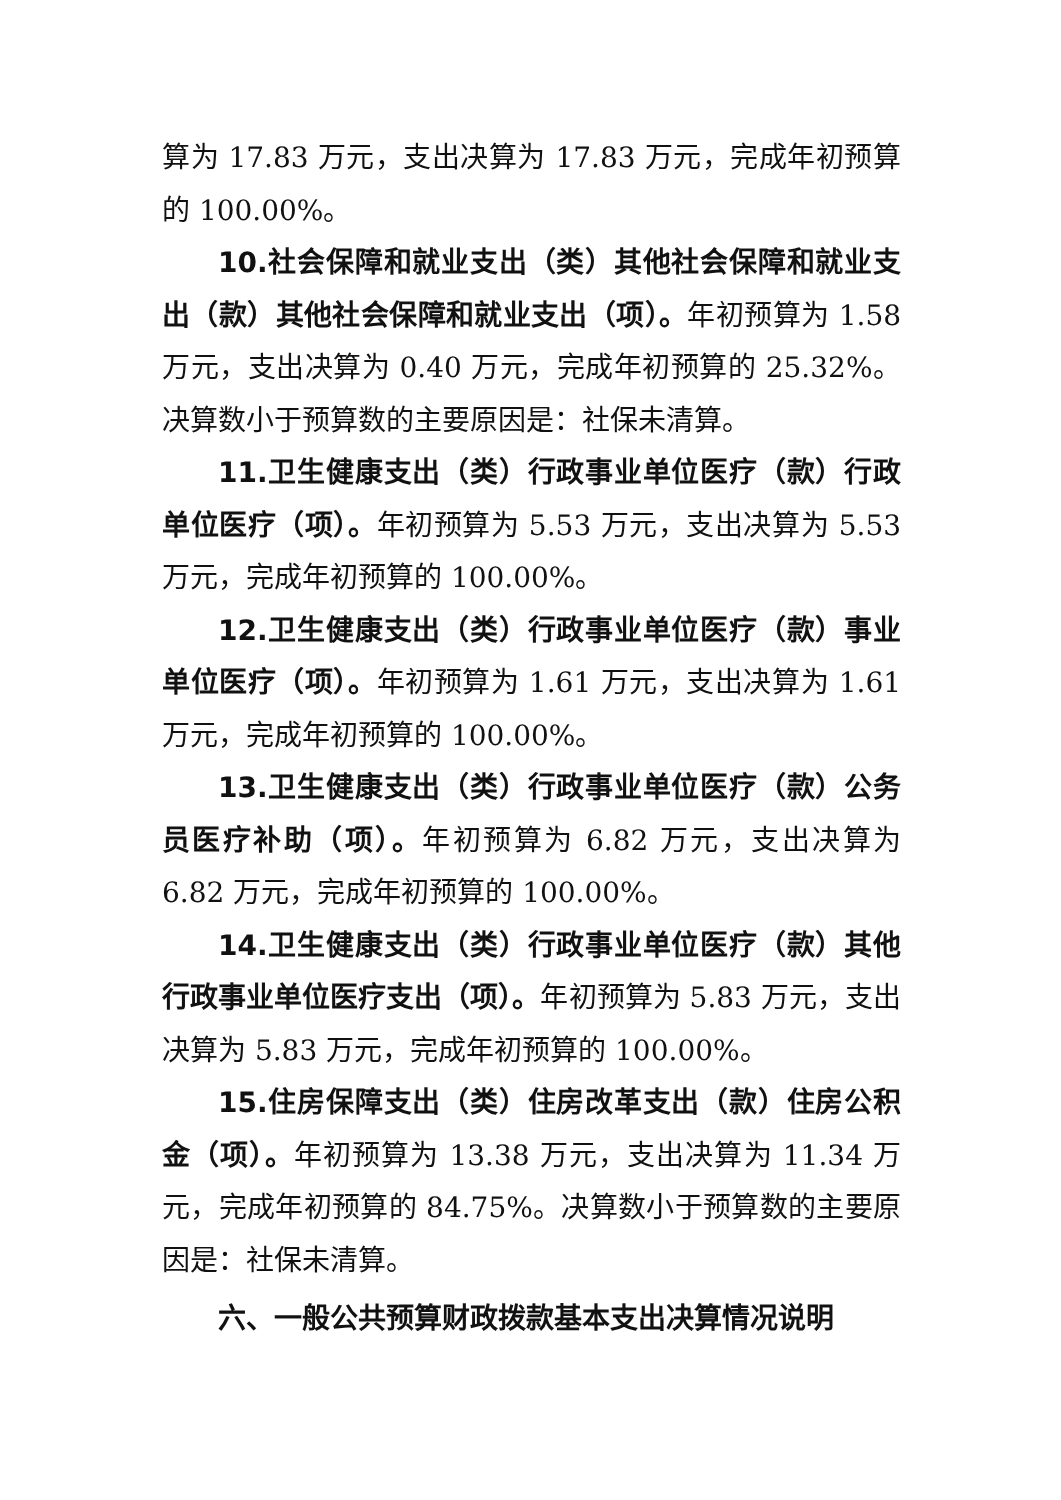算为 17.83 万元，支出决算为 17.83 万元，完成年初预算的 100.00%。
10.社会保障和就业支出（类）其他社会保障和就业支出（款）其他社会保障和就业支出（项）。年初预算为 1.58 万元，支出决算为 0.40 万元，完成年初预算的 25.32%。 决算数小于预算数的主要原因是：社保未清算。
11.卫生健康支出（类）行政事业单位医疗（款）行政单位医疗（项）。年初预算为 5.53 万元，支出决算为 5.53 万元，完成年初预算的 100.00%。
12.卫生健康支出（类）行政事业单位医疗（款）事业单位医疗（项）。年初预算为 1.61 万元，支出决算为 1.61 万元，完成年初预算的 100.00%。
13.卫生健康支出（类）行政事业单位医疗（款）公务员医疗补助（项）。年初预算为 6.82 万元，支出决算为 6.82 万元，完成年初预算的 100.00%。
14.卫生健康支出（类）行政事业单位医疗（款）其他行政事业单位医疗支出（项）。年初预算为 5.83 万元，支出决算为 5.83 万元，完成年初预算的 100.00%。
15.住房保障支出（类）住房改革支出（款）住房公积金（项）。年初预算为 13.38 万元，支出决算为 11.34 万元，完成年初预算的 84.75%。决算数小于预算数的主要原因是：社保未清算。
六、一般公共预算财政拨款基本支出决算情况说明